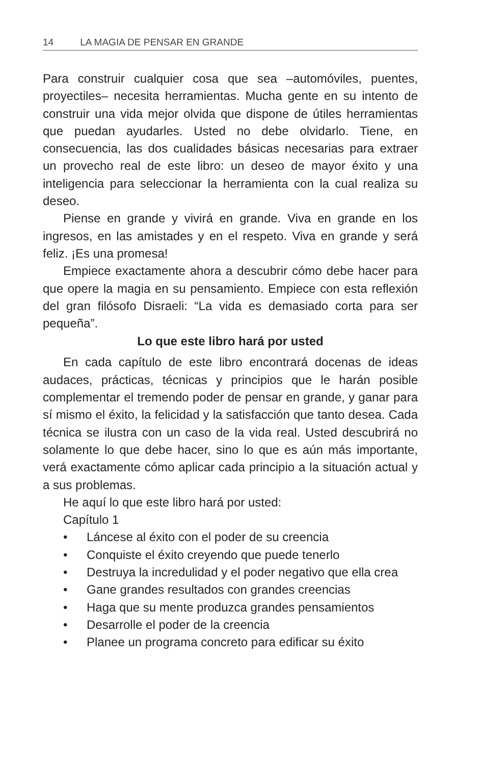14 LA MAGIA DE PENSAR EN GRANDE
Para construir cualquier cosa que sea –automóviles, puentes, proyectiles– necesita herramientas. Mucha gente en su intento de construir una vida mejor olvida que dispone de útiles herramientas que puedan ayudarles. Usted no debe olvidarlo. Tiene, en consecuencia, las dos cualidades básicas necesarias para extraer un provecho real de este libro: un deseo de mayor éxito y una inteligencia para seleccionar la herramienta con la cual realiza su deseo.
Piense en grande y vivirá en grande. Viva en grande en los ingresos, en las amistades y en el respeto. Viva en grande y será feliz. ¡Es una promesa!
Empiece exactamente ahora a descubrir cómo debe hacer para que opere la magia en su pensamiento. Empiece con esta reflexión del gran filósofo Disraeli: “La vida es demasiado corta para ser pequeña”.
Lo que este libro hará por usted
En cada capítulo de este libro encontrará docenas de ideas audaces, prácticas, técnicas y principios que le harán posible complementar el tremendo poder de pensar en grande, y ganar para sí mismo el éxito, la felicidad y la satisfacción que tanto desea. Cada técnica se ilustra con un caso de la vida real. Usted descubrirá no solamente lo que debe hacer, sino lo que es aún más importante, verá exactamente cómo aplicar cada principio a la situación actual y a sus problemas.
He aquí lo que este libro hará por usted:
Capítulo 1
• Láncese al éxito con el poder de su creencia
• Conquiste el éxito creyendo que puede tenerlo
• Destruya la incredulidad y el poder negativo que ella crea
• Gane grandes resultados con grandes creencias
• Haga que su mente produzca grandes pensamientos
• Desarrolle el poder de la creencia
• Planee un programa concreto para edificar su éxito